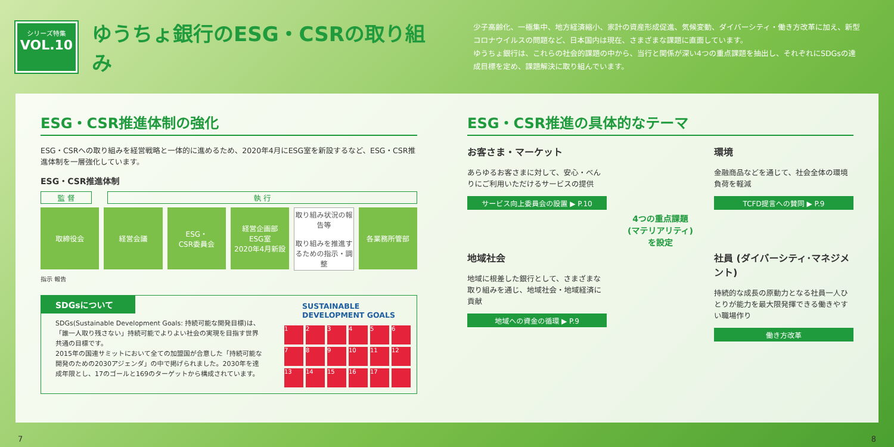シリーズ特集
VOL.10
ゆうちょ銀行のESG・CSRの取り組み
少子高齢化、一極集中、地方経済縮小、家計の資産形成促進、気候変動、ダイバーシティ・働き方改革に加え、新型コロナウイルスの問題など、日本国内は現在、さまざまな課題に直面しています。
ゆうちょ銀行は、これらの社会的課題の中から、当行と関係が深い4つの重点課題を抽出し、それぞれにSDGsの達成目標を定め、課題解決に取り組んでいます。
ESG・CSR推進体制の強化
ESG・CSRへの取り組みを経営戦略と一体的に進めるため、2020年4月にESG室を新設するなど、ESG・CSR推進体制を一層強化しています。
ESG・CSR推進体制
監 督 執 行
取締役会 経営会議 ESG・
CSR委員会
経営企画部
ESG室
2020年4月新設
取り組み状況の報告等
取り組みを推進するための指示・調整
各業務所管部
指示 報告
SDGsについて
SDGs(Sustainable Development Goals: 持続可能な開発目標)は、「誰一人取り残さない」持続可能でよりよい社会の実現を目指す世界共通の目標です。
2015年の国連サミットにおいて全ての加盟国が合意した「持続可能な開発のための2030アジェンダ」の中で掲げられました。2030年を達成年限とし、17のゴールと169のターゲットから構成されています。
SUSTAINABLE DEVELOPMENT GOALS
123456789 10 11 12 13 14 15 16 17
ESG・CSR推進の具体的なテーマ
お客さま・マーケット
あらゆるお客さまに対して、安心・べんりにご利用いただけるサービスの提供
サービス向上委員会の設置 ▶ P.10
環境
金融商品などを通じて、社会全体の環境負荷を軽減
TCFD提言への賛同 ▶ P.9
4つの重点課題
(マテリアリティ)
を設定
地域社会
地域に根差した銀行として、さまざまな取り組みを通じ、地域社会・地域経済に貢献
地域への資金の循環 ▶ P.9
社員 (ダイバーシティ･マネジメント)
持続的な成長の原動力となる社員一人ひとりが能力を最大限発揮できる働きやすい職場作り
働き方改革
7 8